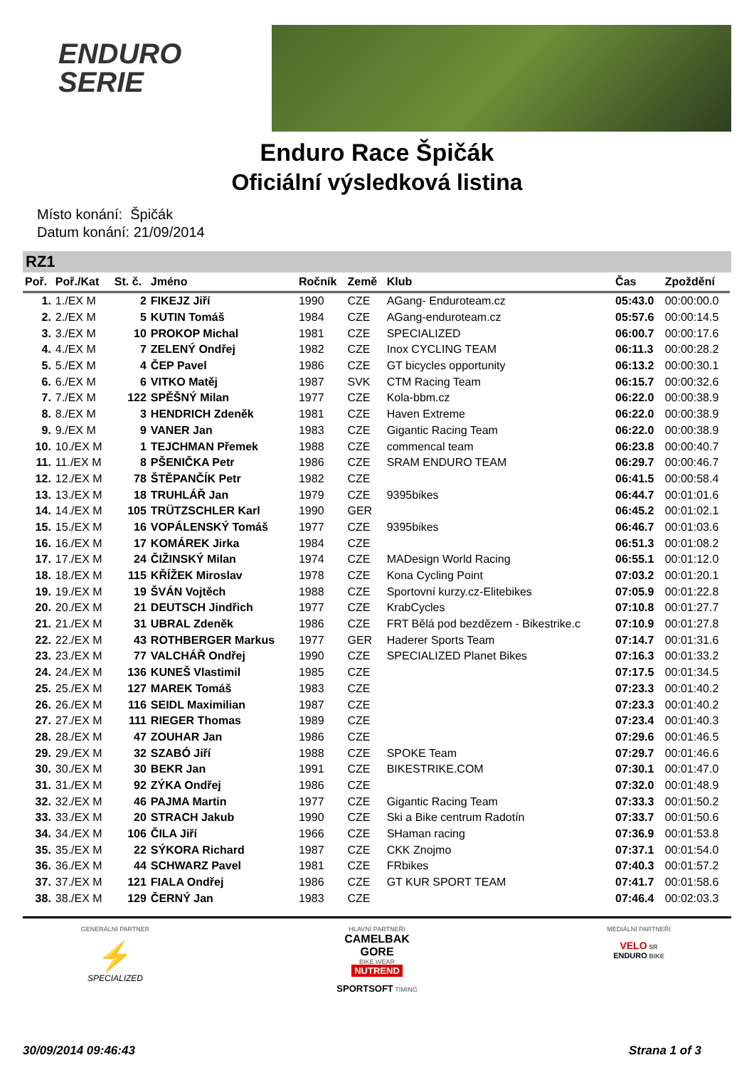ENDURO
SERIE
Enduro Race Špičák
Oficiální výsledková listina
Místo konání: Špičák
Datum konání: 21/09/2014
RZ1
| Poř. | Poř./Kat | St. č. | Jméno | Ročník | Země | Klub | Čas | Zpoždění |
| --- | --- | --- | --- | --- | --- | --- | --- | --- |
| 1. | 1./EX M | 2 | FIKEJZ Jiří | 1990 | CZE | AGang- Enduroteam.cz | 05:43.0 | 00:00:00.0 |
| 2. | 2./EX M | 5 | KUTIN Tomáš | 1984 | CZE | AGang-enduroteam.cz | 05:57.6 | 00:00:14.5 |
| 3. | 3./EX M | 10 | PROKOP Michal | 1981 | CZE | SPECIALIZED | 06:00.7 | 00:00:17.6 |
| 4. | 4./EX M | 7 | ZELENÝ Ondřej | 1982 | CZE | Inox CYCLING TEAM | 06:11.3 | 00:00:28.2 |
| 5. | 5./EX M | 4 | ČEP Pavel | 1986 | CZE | GT bicycles opportunity | 06:13.2 | 00:00:30.1 |
| 6. | 6./EX M | 6 | VITKO Matěj | 1987 | SVK | CTM Racing Team | 06:15.7 | 00:00:32.6 |
| 7. | 7./EX M | 122 | SPĚŠNÝ Milan | 1977 | CZE | Kola-bbm.cz | 06:22.0 | 00:00:38.9 |
| 8. | 8./EX M | 3 | HENDRICH Zdeněk | 1981 | CZE | Haven Extreme | 06:22.0 | 00:00:38.9 |
| 9. | 9./EX M | 9 | VANER Jan | 1983 | CZE | Gigantic Racing Team | 06:22.0 | 00:00:38.9 |
| 10. | 10./EX M | 1 | TEJCHMAN Přemek | 1988 | CZE | commencal team | 06:23.8 | 00:00:40.7 |
| 11. | 11./EX M | 8 | PŠENIČKA Petr | 1986 | CZE | SRAM ENDURO TEAM | 06:29.7 | 00:00:46.7 |
| 12. | 12./EX M | 78 | ŠTĚPANČÍK Petr | 1982 | CZE | | 06:41.5 | 00:00:58.4 |
| 13. | 13./EX M | 18 | TRUHLÁŘ Jan | 1979 | CZE | 9395bikes | 06:44.7 | 00:01:01.6 |
| 14. | 14./EX M | 105 | TRÜTZSCHLER Karl | 1990 | GER | | 06:45.2 | 00:01:02.1 |
| 15. | 15./EX M | 16 | VOPÁLENSKÝ Tomáš | 1977 | CZE | 9395bikes | 06:46.7 | 00:01:03.6 |
| 16. | 16./EX M | 17 | KOMÁREK Jirka | 1984 | CZE | | 06:51.3 | 00:01:08.2 |
| 17. | 17./EX M | 24 | ČIŽINSKÝ Milan | 1974 | CZE | MADesign World Racing | 06:55.1 | 00:01:12.0 |
| 18. | 18./EX M | 115 | KŘÍŽEK Miroslav | 1978 | CZE | Kona Cycling Point | 07:03.2 | 00:01:20.1 |
| 19. | 19./EX M | 19 | ŠVÁN Vojtěch | 1988 | CZE | Sportovní kurzy.cz-Elitebikes | 07:05.9 | 00:01:22.8 |
| 20. | 20./EX M | 21 | DEUTSCH Jindřich | 1977 | CZE | KrabCycles | 07:10.8 | 00:01:27.7 |
| 21. | 21./EX M | 31 | UBRAL Zdeněk | 1986 | CZE | FRT Bělá pod bezdězem - Bikestrike.c | 07:10.9 | 00:01:27.8 |
| 22. | 22./EX M | 43 | ROTHBERGER Markus | 1977 | GER | Haderer Sports Team | 07:14.7 | 00:01:31.6 |
| 23. | 23./EX M | 77 | VALCHÁŘ Ondřej | 1990 | CZE | SPECIALIZED Planet Bikes | 07:16.3 | 00:01:33.2 |
| 24. | 24./EX M | 136 | KUNEŠ Vlastimil | 1985 | CZE | | 07:17.5 | 00:01:34.5 |
| 25. | 25./EX M | 127 | MAREK Tomáš | 1983 | CZE | | 07:23.3 | 00:01:40.2 |
| 26. | 26./EX M | 116 | SEIDL Maximilian | 1987 | CZE | | 07:23.3 | 00:01:40.2 |
| 27. | 27./EX M | 111 | RIEGER Thomas | 1989 | CZE | | 07:23.4 | 00:01:40.3 |
| 28. | 28./EX M | 47 | ZOUHAR Jan | 1986 | CZE | | 07:29.6 | 00:01:46.5 |
| 29. | 29./EX M | 32 | SZABÓ Jiří | 1988 | CZE | SPOKE Team | 07:29.7 | 00:01:46.6 |
| 30. | 30./EX M | 30 | BEKR Jan | 1991 | CZE | BIKESTRIKE.COM | 07:30.1 | 00:01:47.0 |
| 31. | 31./EX M | 92 | ZÝKA Ondřej | 1986 | CZE | | 07:32.0 | 00:01:48.9 |
| 32. | 32./EX M | 46 | PAJMA Martin | 1977 | CZE | Gigantic Racing Team | 07:33.3 | 00:01:50.2 |
| 33. | 33./EX M | 20 | STRACH Jakub | 1990 | CZE | Ski a Bike centrum Radotín | 07:33.7 | 00:01:50.6 |
| 34. | 34./EX M | 106 | ČILA Jiří | 1966 | CZE | SHaman racing | 07:36.9 | 00:01:53.8 |
| 35. | 35./EX M | 22 | SÝKORA Richard | 1987 | CZE | CKK Znojmo | 07:37.1 | 00:01:54.0 |
| 36. | 36./EX M | 44 | SCHWARZ Pavel | 1981 | CZE | FRbikes | 07:40.3 | 00:01:57.2 |
| 37. | 37./EX M | 121 | FIALA Ondřej | 1986 | CZE | GT KUR SPORT TEAM | 07:41.7 | 00:01:58.6 |
| 38. | 38./EX M | 129 | ČERNÝ Jan | 1983 | CZE | | 07:46.4 | 00:02:03.3 |
GENERÁLNÍ PARTNER
⚡
SPECIALIZED
HLAVNÍ PARTNEŘI
CAMELBAK
GORE
BIKE WEAR
NUTREND
SPORTSOFT TIMING
MEDIÁLNÍ PARTNEŘI
VELO SR
ENDURO BIKE
30/09/2014 09:46:43 Strana 1 of 3